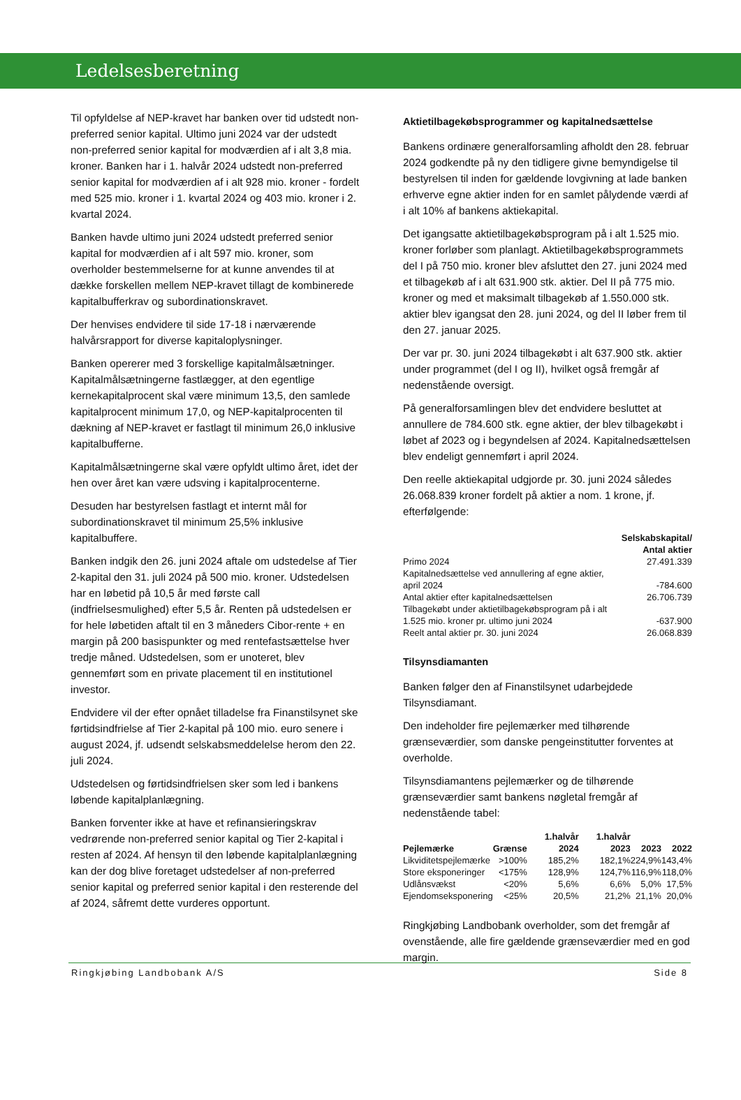Ledelsesberetning
Til opfyldelse af NEP-kravet har banken over tid udstedt non-preferred senior kapital. Ultimo juni 2024 var der udstedt non-preferred senior kapital for modværdien af i alt 3,8 mia. kroner. Banken har i 1. halvår 2024 udstedt non-preferred senior kapital for modværdien af i alt 928 mio. kroner - fordelt med 525 mio. kroner i 1. kvartal 2024 og 403 mio. kroner i 2. kvartal 2024.
Banken havde ultimo juni 2024 udstedt preferred senior kapital for modværdien af i alt 597 mio. kroner, som overholder bestemmelserne for at kunne anvendes til at dække forskellen mellem NEP-kravet tillagt de kombinerede kapitalbufferkrav og subordinationskravet.
Der henvises endvidere til side 17-18 i nærværende halvårsrapport for diverse kapitaloplysninger.
Banken opererer med 3 forskellige kapitalmålsætninger. Kapitalmålsætningerne fastlægger, at den egentlige kernekapitalprocent skal være minimum 13,5, den samlede kapitalprocent minimum 17,0, og NEP-kapitalprocenten til dækning af NEP-kravet er fastlagt til minimum 26,0 inklusive kapitalbufferne.
Kapitalmålsætningerne skal være opfyldt ultimo året, idet der hen over året kan være udsving i kapitalprocenterne.
Desuden har bestyrelsen fastlagt et internt mål for subordinationskravet til minimum 25,5% inklusive kapitalbuffere.
Banken indgik den 26. juni 2024 aftale om udstedelse af Tier 2-kapital den 31. juli 2024 på 500 mio. kroner. Udstedelsen har en løbetid på 10,5 år med første call (indfrielsesmulighed) efter 5,5 år. Renten på udstedelsen er for hele løbetiden aftalt til en 3 måneders Cibor-rente + en margin på 200 basispunkter og med rentefastsættelse hver tredje måned. Udstedelsen, som er unoteret, blev gennemført som en private placement til en institutionel investor.
Endvidere vil der efter opnået tilladelse fra Finanstilsynet ske førtidsindfrielse af Tier 2-kapital på 100 mio. euro senere i august 2024, jf. udsendt selskabsmeddelelse herom den 22. juli 2024.
Udstedelsen og førtidsindfrielsen sker som led i bankens løbende kapitalplanlægning.
Banken forventer ikke at have et refinansieringskrav vedrørende non-preferred senior kapital og Tier 2-kapital i resten af 2024. Af hensyn til den løbende kapitalplanlægning kan der dog blive foretaget udstedelser af non-preferred senior kapital og preferred senior kapital i den resterende del af 2024, såfremt dette vurderes opportunt.
Aktietilbagekøbsprogrammer og kapitalnedsættelse
Bankens ordinære generalforsamling afholdt den 28. februar 2024 godkendte på ny den tidligere givne bemyndigelse til bestyrelsen til inden for gældende lovgivning at lade banken erhverve egne aktier inden for en samlet pålydende værdi af i alt 10% af bankens aktiekapital.
Det igangsatte aktietilbagekøbsprogram på i alt 1.525 mio. kroner forløber som planlagt. Aktietilbagekøbsprogrammets del I på 750 mio. kroner blev afsluttet den 27. juni 2024 med et tilbagekøb af i alt 631.900 stk. aktier. Del II på 775 mio. kroner og med et maksimalt tilbagekøb af 1.550.000 stk. aktier blev igangsat den 28. juni 2024, og del II løber frem til den 27. januar 2025.
Der var pr. 30. juni 2024 tilbagekøbt i alt 637.900 stk. aktier under programmet (del I og II), hvilket også fremgår af nedenstående oversigt.
På generalforsamlingen blev det endvidere besluttet at annullere de 784.600 stk. egne aktier, der blev tilbagekøbt i løbet af 2023 og i begyndelsen af 2024. Kapitalnedsættelsen blev endeligt gennemført i april 2024.
Den reelle aktiekapital udgjorde pr. 30. juni 2024 således 26.068.839 kroner fordelt på aktier a nom. 1 krone, jf. efterfølgende:
| | Selskabskapital/ Antal aktier |
| --- | --- |
| Primo 2024 | 27.491.339 |
| Kapitalnedsættelse ved annullering af egne aktier, april 2024 | -784.600 |
| Antal aktier efter kapitalnedsættelsen | 26.706.739 |
| Tilbagekøbt under aktietilbagekøbsprogram på i alt 1.525 mio. kroner pr. ultimo juni 2024 | -637.900 |
| Reelt antal aktier pr. 30. juni 2024 | 26.068.839 |
Tilsynsdiamanten
Banken følger den af Finanstilsynet udarbejdede Tilsynsdiamant.
Den indeholder fire pejlemærker med tilhørende grænseværdier, som danske pengeinstitutter forventes at overholde.
Tilsynsdiamantens pejlemærker og de tilhørende grænseværdier samt bankens nøgletal fremgår af nedenstående tabel:
| Pejlemærke | Grænse | 1.halvår 2024 | 1.halvår 2023 | 2023 | 2022 |
| --- | --- | --- | --- | --- | --- |
| Likviditetspejlemærke | >100% | 185,2% | 182,1% | 224,9% | 143,4% |
| Store eksponeringer | <175% | 128,9% | 124,7% | 116,9% | 118,0% |
| Udlånsvækst | <20% | 5,6% | 6,6% | 5,0% | 17,5% |
| Ejendomseksponering | <25% | 20,5% | 21,2% | 21,1% | 20,0% |
Ringkjøbing Landbobank overholder, som det fremgår af ovenstående, alle fire gældende grænseværdier med en god margin.
Ringkjøbing Landbobank A/S Side 8